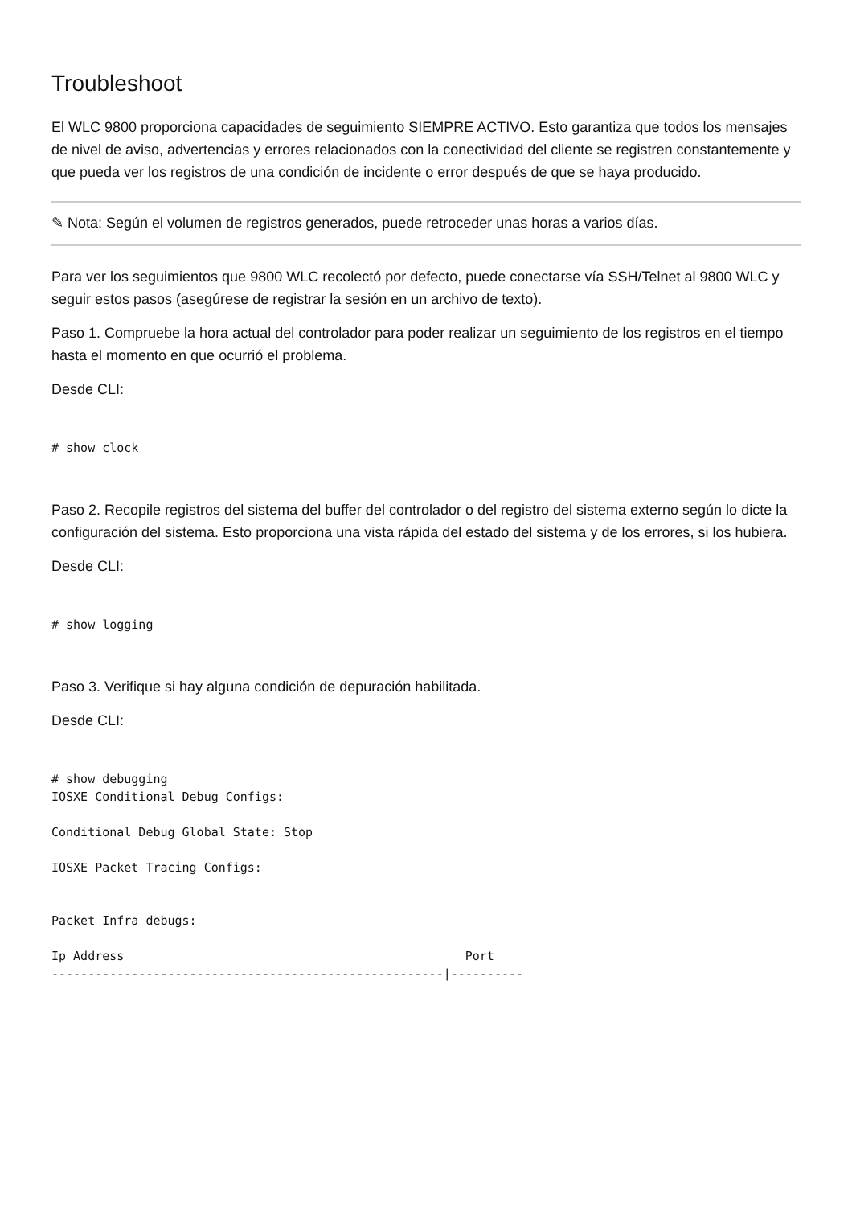Troubleshoot
El WLC 9800 proporciona capacidades de seguimiento SIEMPRE ACTIVO. Esto garantiza que todos los mensajes de nivel de aviso, advertencias y errores relacionados con la conectividad del cliente se registren constantemente y que pueda ver los registros de una condición de incidente o error después de que se haya producido.
✎ Nota: Según el volumen de registros generados, puede retroceder unas horas a varios días.
Para ver los seguimientos que 9800 WLC recolectó por defecto, puede conectarse vía SSH/Telnet al 9800 WLC y seguir estos pasos (asegúrese de registrar la sesión en un archivo de texto).
Paso 1. Compruebe la hora actual del controlador para poder realizar un seguimiento de los registros en el tiempo hasta el momento en que ocurrió el problema.
Desde CLI:
# show clock
Paso 2. Recopile registros del sistema del buffer del controlador o del registro del sistema externo según lo dicte la configuración del sistema. Esto proporciona una vista rápida del estado del sistema y de los errores, si los hubiera.
Desde CLI:
# show logging
Paso 3. Verifique si hay alguna condición de depuración habilitada.
Desde CLI:
# show debugging
IOSXE Conditional Debug Configs:

Conditional Debug Global State: Stop

IOSXE Packet Tracing Configs:


Packet Infra debugs:

Ip Address                                               Port
------------------------------------------------------|----------